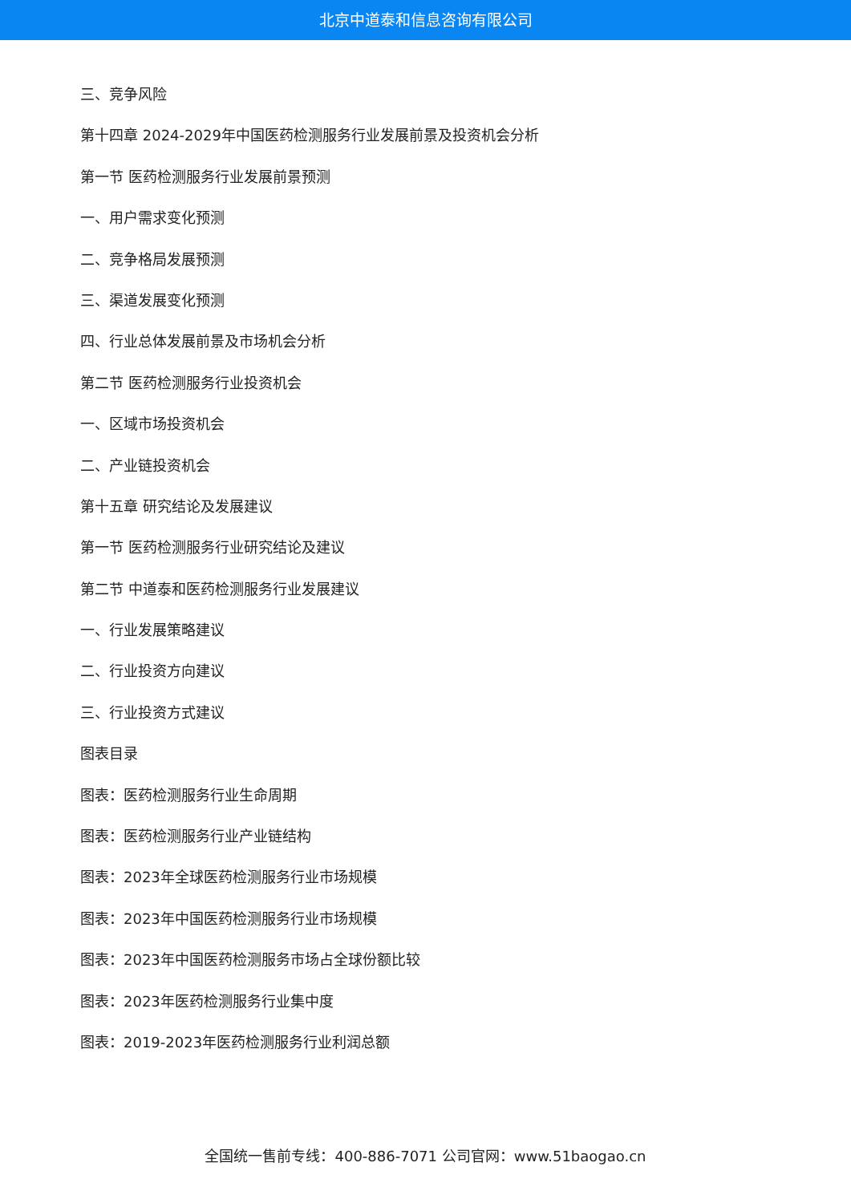北京中道泰和信息咨询有限公司
三、竞争风险
第十四章 2024-2029年中国医药检测服务行业发展前景及投资机会分析
第一节 医药检测服务行业发展前景预测
一、用户需求变化预测
二、竞争格局发展预测
三、渠道发展变化预测
四、行业总体发展前景及市场机会分析
第二节 医药检测服务行业投资机会
一、区域市场投资机会
二、产业链投资机会
第十五章 研究结论及发展建议
第一节 医药检测服务行业研究结论及建议
第二节 中道泰和医药检测服务行业发展建议
一、行业发展策略建议
二、行业投资方向建议
三、行业投资方式建议
图表目录
图表：医药检测服务行业生命周期
图表：医药检测服务行业产业链结构
图表：2023年全球医药检测服务行业市场规模
图表：2023年中国医药检测服务行业市场规模
图表：2023年中国医药检测服务市场占全球份额比较
图表：2023年医药检测服务行业集中度
图表：2019-2023年医药检测服务行业利润总额
全国统一售前专线：400-886-7071 公司官网：www.51baogao.cn